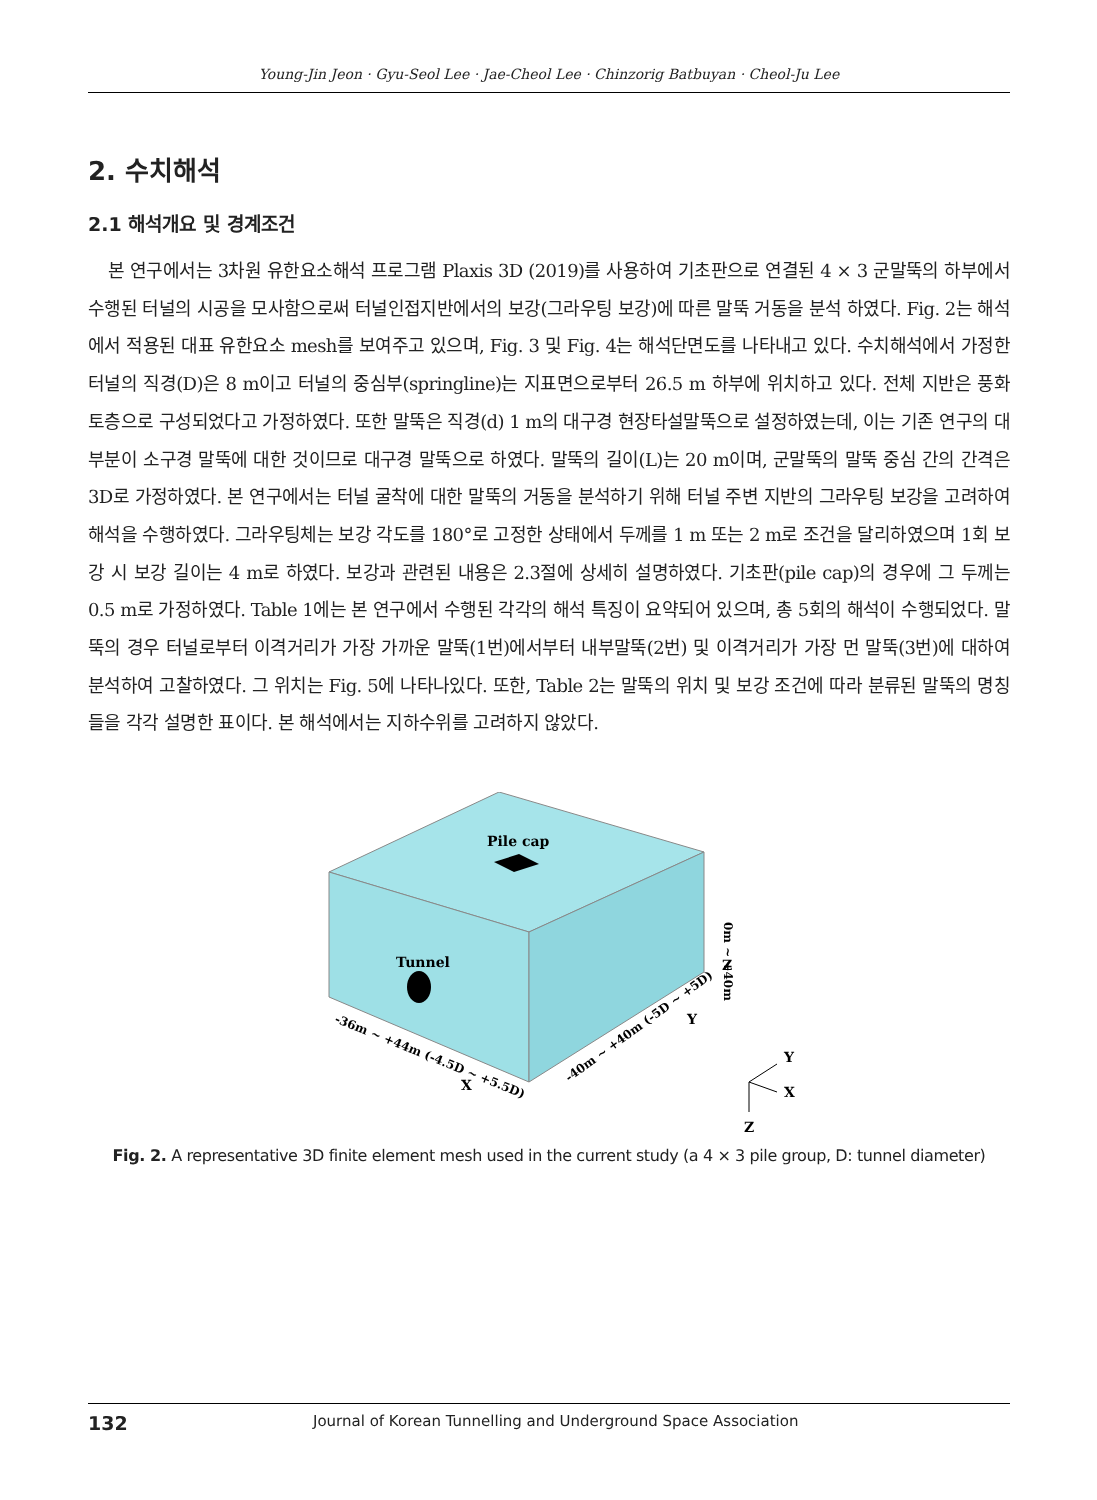Young-Jin Jeon · Gyu-Seol Lee · Jae-Cheol Lee · Chinzorig Batbuyan · Cheol-Ju Lee
2. 수치해석
2.1 해석개요 및 경계조건
본 연구에서는 3차원 유한요소해석 프로그램 Plaxis 3D (2019)를 사용하여 기초판으로 연결된 4 × 3 군말뚝의 하부에서 수행된 터널의 시공을 모사함으로써 터널인접지반에서의 보강(그라우팅 보강)에 따른 말뚝 거동을 분석 하였다. Fig. 2는 해석에서 적용된 대표 유한요소 mesh를 보여주고 있으며, Fig. 3 및 Fig. 4는 해석단면도를 나타내고 있다. 수치해석에서 가정한 터널의 직경(D)은 8 m이고 터널의 중심부(springline)는 지표면으로부터 26.5 m 하부에 위치하고 있다. 전체 지반은 풍화토층으로 구성되었다고 가정하였다. 또한 말뚝은 직경(d) 1 m의 대구경 현장타설말뚝으로 설정하였는데, 이는 기존 연구의 대부분이 소구경 말뚝에 대한 것이므로 대구경 말뚝으로 하였다. 말뚝의 길이(L)는 20 m이며, 군말뚝의 말뚝 중심 간의 간격은 3D로 가정하였다. 본 연구에서는 터널 굴착에 대한 말뚝의 거동을 분석하기 위해 터널 주변 지반의 그라우팅 보강을 고려하여 해석을 수행하였다. 그라우팅체는 보강 각도를 180°로 고정한 상태에서 두께를 1 m 또는 2 m로 조건을 달리하였으며 1회 보강 시 보강 길이는 4 m로 하였다. 보강과 관련된 내용은 2.3절에 상세히 설명하였다. 기초판(pile cap)의 경우에 그 두께는 0.5 m로 가정하였다. Table 1에는 본 연구에서 수행된 각각의 해석 특징이 요약되어 있으며, 총 5회의 해석이 수행되었다. 말뚝의 경우 터널로부터 이격거리가 가장 가까운 말뚝(1번)에서부터 내부말뚝(2번) 및 이격거리가 가장 먼 말뚝(3번)에 대하여 분석하여 고찰하였다. 그 위치는 Fig. 5에 나타나있다. 또한, Table 2는 말뚝의 위치 및 보강 조건에 따라 분류된 말뚝의 명칭들을 각각 설명한 표이다. 본 해석에서는 지하수위를 고려하지 않았다.
Pile cap
Tunnel
0m ~ +40m
-36m ~ +44m (-4.5D ~ +5.5D)
-40m ~ +40m (-5D ~ +5D)
Z
X
Y
Y
X
Z
Fig. 2. A representative 3D finite element mesh used in the current study (a 4 × 3 pile group, D: tunnel diameter)
132 Journal of Korean Tunnelling and Underground Space Association